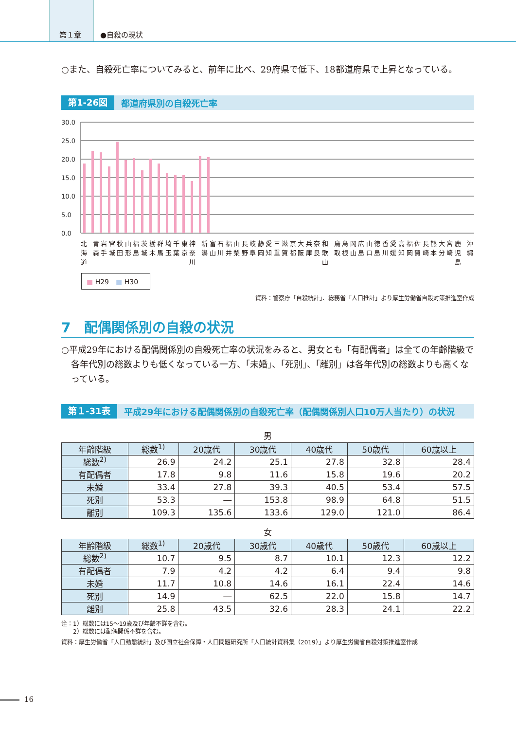第１章 ●自殺の現状
○また、自殺死亡率についてみると、前年に比べ、29府県で低下、18都道府県で上昇となっている。
第1-26図 都道府県別の自殺死亡率
30.0
25.0
20.0
15.0
10.0
5.0
0.0
北海道 青森 岩手 宮城 秋田 山形 福島 茨城 栃木 群馬 埼玉 千葉 東京 神奈川 新潟 富山 石川 福井 山梨 長野 岐阜 静岡 愛知 三重 滋賀 京都 大阪 兵庫 奈良 和歌山 鳥取 島根 岡山 広島 山口 徳島 香川 愛媛 高知 福岡 佐賀 長崎 熊本 大分 宮崎 鹿児島 沖縄
■ H29　■ H30
資料：警察庁「自殺統計」、総務省「人口推計」より厚生労働省自殺対策推進室作成
7　配偶関係別の自殺の状況
○平成29年における配偶関係別の自殺死亡率の状況をみると、男女とも「有配偶者」は全ての年齢階級で各年代別の総数よりも低くなっている一方、「未婚」、「死別」、「離別」は各年代別の総数よりも高くなっている。
第１-31表 平成29年における配偶関係別の自殺死亡率（配偶関係別人口10万人当たり）の状況
男
| 年齢階級 | 総数<sup>1)</sup> | 20歳代 | 30歳代 | 40歳代 | 50歳代 | 60歳以上 |
| --- | --- | --- | --- | --- | --- | --- |
| 総数<sup>2)</sup> | 26.9 | 24.2 | 25.1 | 27.8 | 32.8 | 28.4 |
| 有配偶者 | 17.8 | 9.8 | 11.6 | 15.8 | 19.6 | 20.2 |
| 未婚 | 33.4 | 27.8 | 39.3 | 40.5 | 53.4 | 57.5 |
| 死別 | 53.3 | ― | 153.8 | 98.9 | 64.8 | 51.5 |
| 離別 | 109.3 | 135.6 | 133.6 | 129.0 | 121.0 | 86.4 |
女
| 年齢階級 | 総数<sup>1)</sup> | 20歳代 | 30歳代 | 40歳代 | 50歳代 | 60歳以上 |
| --- | --- | --- | --- | --- | --- | --- |
| 総数<sup>2)</sup> | 10.7 | 9.5 | 8.7 | 10.1 | 12.3 | 12.2 |
| 有配偶者 | 7.9 | 4.2 | 4.2 | 6.4 | 9.4 | 9.8 |
| 未婚 | 11.7 | 10.8 | 14.6 | 16.1 | 22.4 | 14.6 |
| 死別 | 14.9 | ― | 62.5 | 22.0 | 15.8 | 14.7 |
| 離別 | 25.8 | 43.5 | 32.6 | 28.3 | 24.1 | 22.2 |
注：1）総数には15～19歳及び年齢不詳を含む。
　　2）総数には配偶関係不詳を含む。
資料：厚生労働省「人口動態統計」及び国立社会保障・人口問題研究所「人口統計資料集（2019）」より厚生労働省自殺対策推進室作成
16